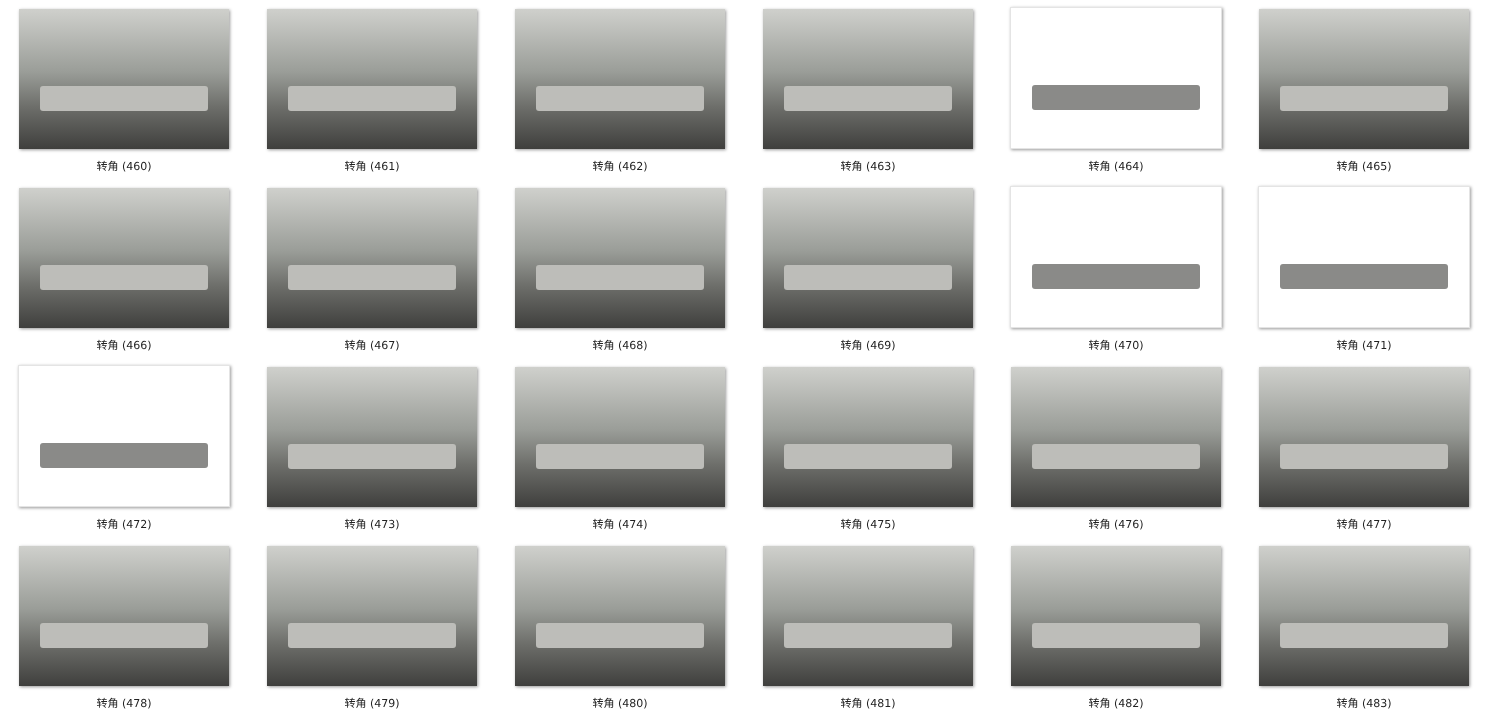转角 (460)
转角 (461)
转角 (462)
转角 (463)
转角 (464)
转角 (465)
转角 (466)
转角 (467)
转角 (468)
转角 (469)
转角 (470)
转角 (471)
转角 (472)
转角 (473)
转角 (474)
转角 (475)
转角 (476)
转角 (477)
转角 (478)
转角 (479)
转角 (480)
转角 (481)
转角 (482)
转角 (483)